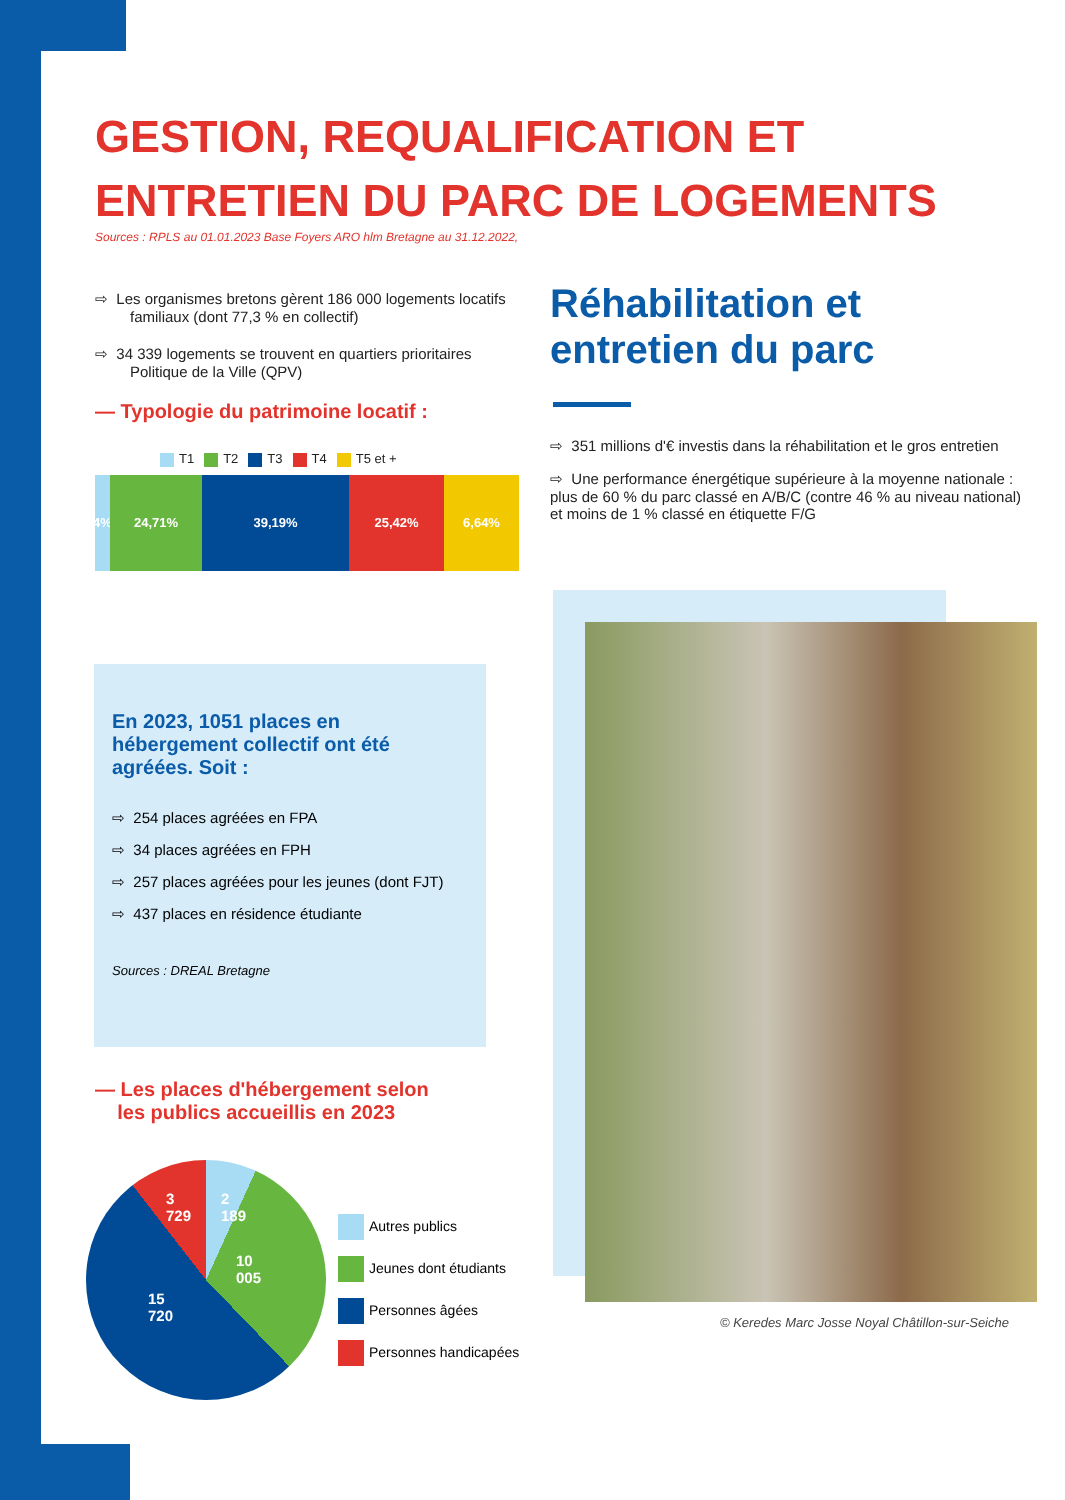GESTION, REQUALIFICATION ET ENTRETIEN DU PARC DE LOGEMENTS
Sources : RPLS au 01.01.2023 Base Foyers ARO hlm Bretagne au 31.12.2022,
⇨ Les organismes bretons gèrent 186 000 logements locatifs familiaux (dont 77,3 % en collectif)
⇨ 34 339 logements se trouvent en quartiers prioritaires Politique de la Ville (QPV)
— Typologie du patrimoine locatif :
T1 T2 T3 T4 T5 et +
4%
24,71% 39,19% 25,42% 6,64%
Réhabilitation et entretien du parc
⇨ 351 millions d'€ investis dans la réhabilitation et le gros entretien
⇨ Une performance énergétique supérieure à la moyenne nationale : plus de 60 % du parc classé en A/B/C (contre 46 % au niveau national) et moins de 1 % classé en étiquette F/G
© Keredes Marc Josse Noyal Châtillon-sur-Seiche
En 2023, 1051 places en hébergement collectif ont été agréées. Soit :
⇨ 254 places agréées en FPA
⇨ 34 places agréées en FPH
⇨ 257 places agréées pour les jeunes (dont FJT)
⇨ 437 places en résidence étudiante
Sources : DREAL Bretagne
— Les places d'hébergement selon
les publics accueillis en 2023
3 729 2 189
10 005
15 720
Autres publics
Jeunes dont étudiants
Personnes âgées
Personnes handicapées